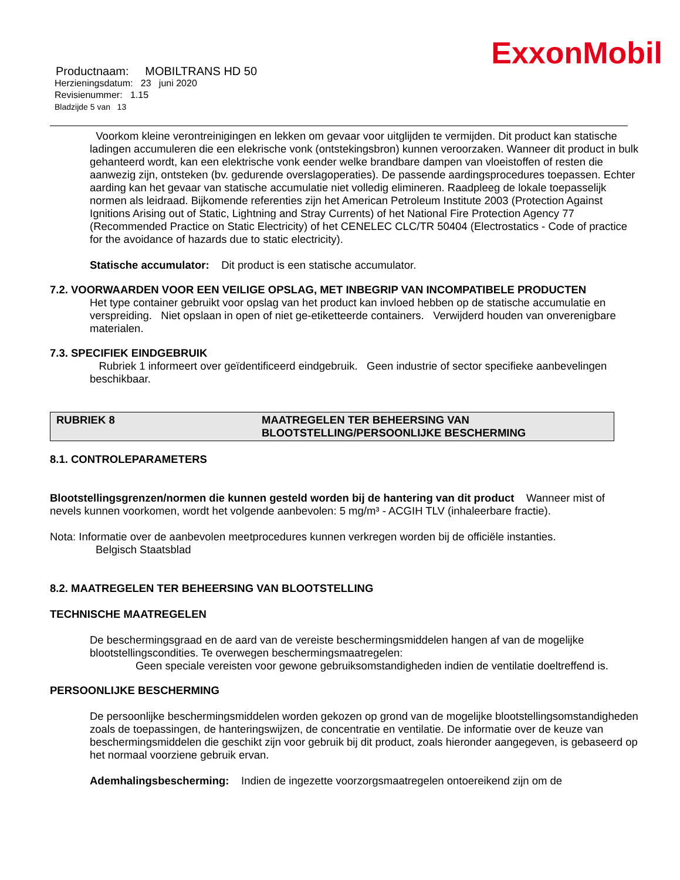ExxonMobil
Productnaam: MOBILTRANS HD 50
Herzieningsdatum: 23 juni 2020
Revisienummer: 1.15
Bladzijde 5 van 13
Voorkom kleine verontreinigingen en lekken om gevaar voor uitglijden te vermijden. Dit product kan statische ladingen accumuleren die een elekrische vonk (ontstekingsbron) kunnen veroorzaken. Wanneer dit product in bulk gehanteerd wordt, kan een elektrische vonk eender welke brandbare dampen van vloeistoffen of resten die aanwezig zijn, ontsteken (bv. gedurende overslagoperaties). De passende aardingsprocedures toepassen. Echter aarding kan het gevaar van statische accumulatie niet volledig elimineren. Raadpleeg de lokale toepasselijk normen als leidraad. Bijkomende referenties zijn het American Petroleum Institute 2003 (Protection Against Ignitions Arising out of Static, Lightning and Stray Currents) of het National Fire Protection Agency 77 (Recommended Practice on Static Electricity) of het CENELEC CLC/TR 50404 (Electrostatics - Code of practice for the avoidance of hazards due to static electricity).
Statische accumulator: Dit product is een statische accumulator.
7.2. VOORWAARDEN VOOR EEN VEILIGE OPSLAG, MET INBEGRIP VAN INCOMPATIBELE PRODUCTEN
Het type container gebruikt voor opslag van het product kan invloed hebben op de statische accumulatie en verspreiding. Niet opslaan in open of niet ge-etiketteerde containers. Verwijderd houden van onverenigbare materialen.
7.3. SPECIFIEK EINDGEBRUIK
Rubriek 1 informeert over geïdentificeerd eindgebruik. Geen industrie of sector specifieke aanbevelingen beschikbaar.
RUBRIEK 8 MAATREGELEN TER BEHEERSING VAN
BLOOTSTELLING/PERSOONLIJKE BESCHERMING
8.1. CONTROLEPARAMETERS
Blootstellingsgrenzen/normen die kunnen gesteld worden bij de hantering van dit product Wanneer mist of nevels kunnen voorkomen, wordt het volgende aanbevolen: 5 mg/m³ - ACGIH TLV (inhaleerbare fractie).
Nota: Informatie over de aanbevolen meetprocedures kunnen verkregen worden bij de officiële instanties.
Belgisch Staatsblad
8.2. MAATREGELEN TER BEHEERSING VAN BLOOTSTELLING
TECHNISCHE MAATREGELEN
De beschermingsgraad en de aard van de vereiste beschermingsmiddelen hangen af van de mogelijke blootstellingscondities. Te overwegen beschermingsmaatregelen:
Geen speciale vereisten voor gewone gebruiksomstandigheden indien de ventilatie doeltreffend is.
PERSOONLIJKE BESCHERMING
De persoonlijke beschermingsmiddelen worden gekozen op grond van de mogelijke blootstellingsomstandigheden zoals de toepassingen, de hanteringswijzen, de concentratie en ventilatie. De informatie over de keuze van beschermingsmiddelen die geschikt zijn voor gebruik bij dit product, zoals hieronder aangegeven, is gebaseerd op het normaal voorziene gebruik ervan.
Ademhalingsbescherming: Indien de ingezette voorzorgsmaatregelen ontoereikend zijn om de